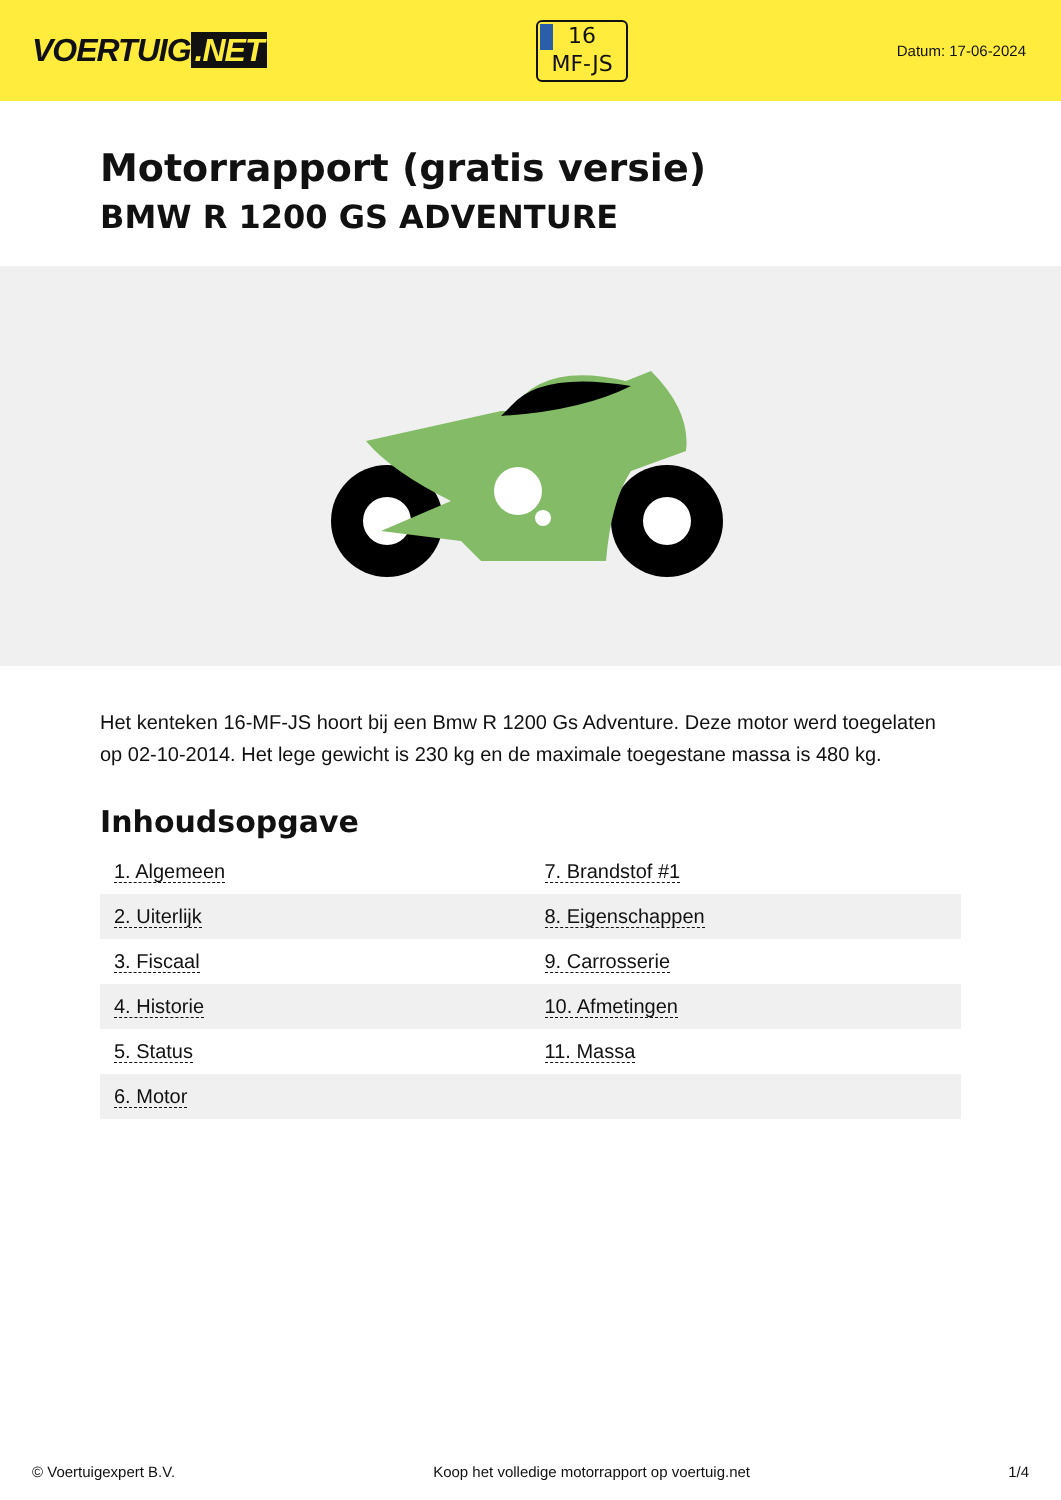VOERTUIG.NET
16
MF-JS
Datum: 17-06-2024
Motorrapport (gratis versie)
BMW R 1200 GS ADVENTURE
Het kenteken 16-MF-JS hoort bij een Bmw R 1200 Gs Adventure. Deze motor werd toegelaten op 02-10-2014. Het lege gewicht is 230 kg en de maximale toegestane massa is 480 kg.
Inhoudsopgave
| 1. Algemeen | 7. Brandstof #1 |
| 2. Uiterlijk | 8. Eigenschappen |
| 3. Fiscaal | 9. Carrosserie |
| 4. Historie | 10. Afmetingen |
| 5. Status | 11. Massa |
| 6. Motor | |
© Voertuigexpert B.V. Koop het volledige motorrapport op voertuig.net 1/4